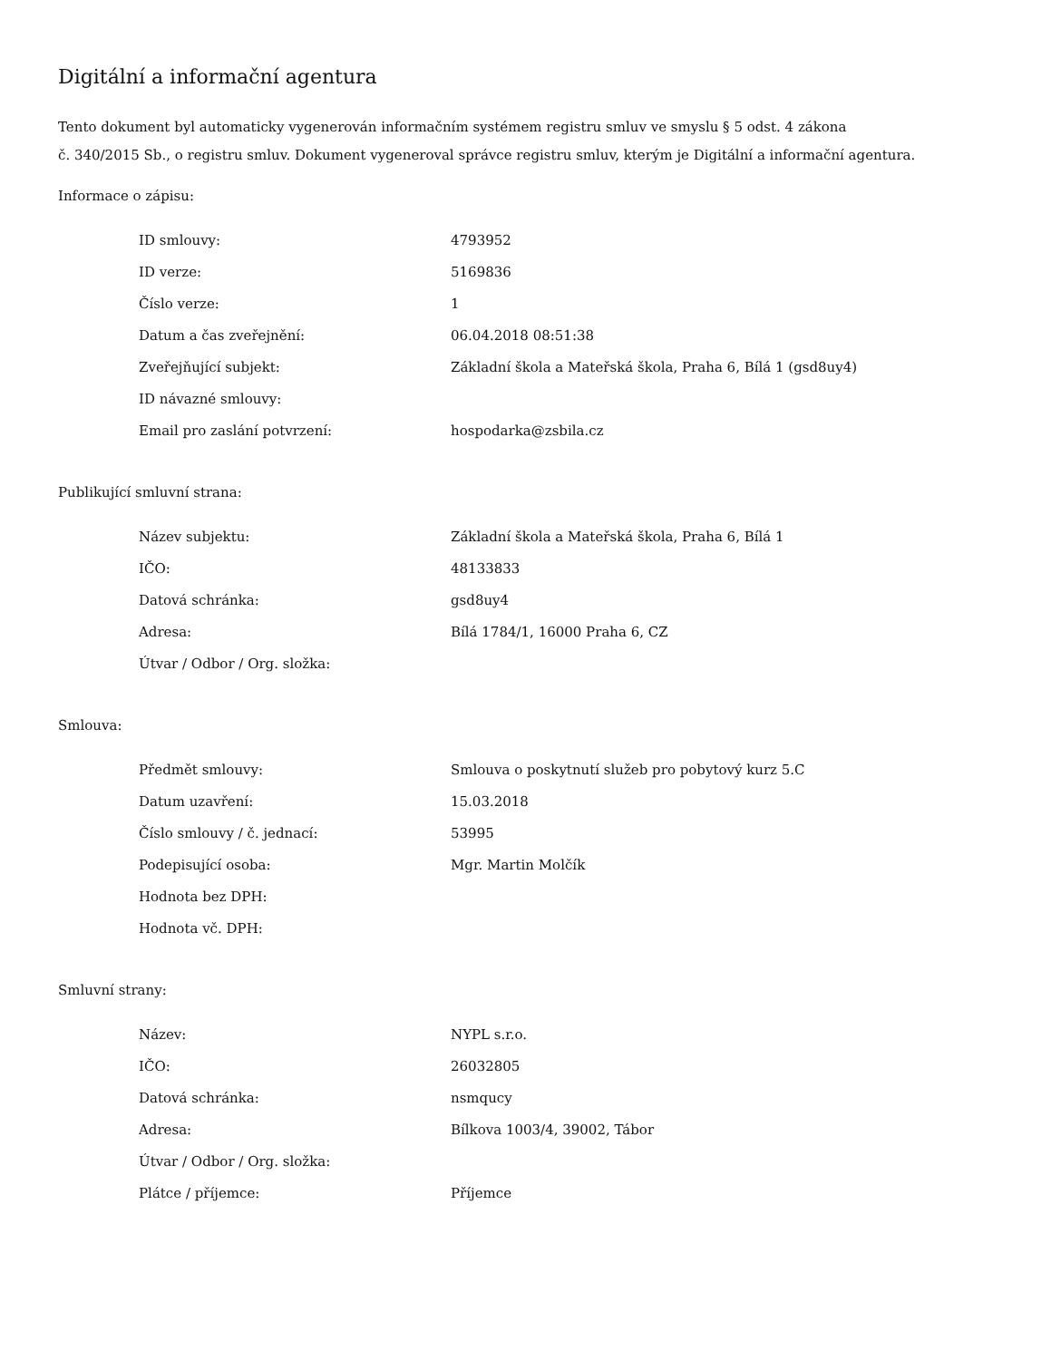Digitální a informační agentura
Tento dokument byl automaticky vygenerován informačním systémem registru smluv ve smyslu § 5 odst. 4 zákona
č. 340/2015 Sb., o registru smluv. Dokument vygeneroval správce registru smluv, kterým je Digitální a informační agentura.
Informace o zápisu:
| ID smlouvy: | 4793952 |
| ID verze: | 5169836 |
| Číslo verze: | 1 |
| Datum a čas zveřejnění: | 06.04.2018 08:51:38 |
| Zveřejňující subjekt: | Základní škola a Mateřská škola, Praha 6, Bílá 1 (gsd8uy4) |
| ID návazné smlouvy: | |
| Email pro zaslání potvrzení: | hospodarka@zsbila.cz |
Publikující smluvní strana:
| Název subjektu: | Základní škola a Mateřská škola, Praha 6, Bílá 1 |
| IČO: | 48133833 |
| Datová schránka: | gsd8uy4 |
| Adresa: | Bílá 1784/1, 16000 Praha 6, CZ |
| Útvar / Odbor / Org. složka: | |
Smlouva:
| Předmět smlouvy: | Smlouva o poskytnutí služeb pro pobytový kurz 5.C |
| Datum uzavření: | 15.03.2018 |
| Číslo smlouvy / č. jednací: | 53995 |
| Podepisující osoba: | Mgr. Martin Molčík |
| Hodnota bez DPH: | |
| Hodnota vč. DPH: | |
Smluvní strany:
| Název: | NYPL s.r.o. |
| IČO: | 26032805 |
| Datová schránka: | nsmqucy |
| Adresa: | Bílkova 1003/4, 39002, Tábor |
| Útvar / Odbor / Org. složka: | |
| Plátce / příjemce: | Příjemce |